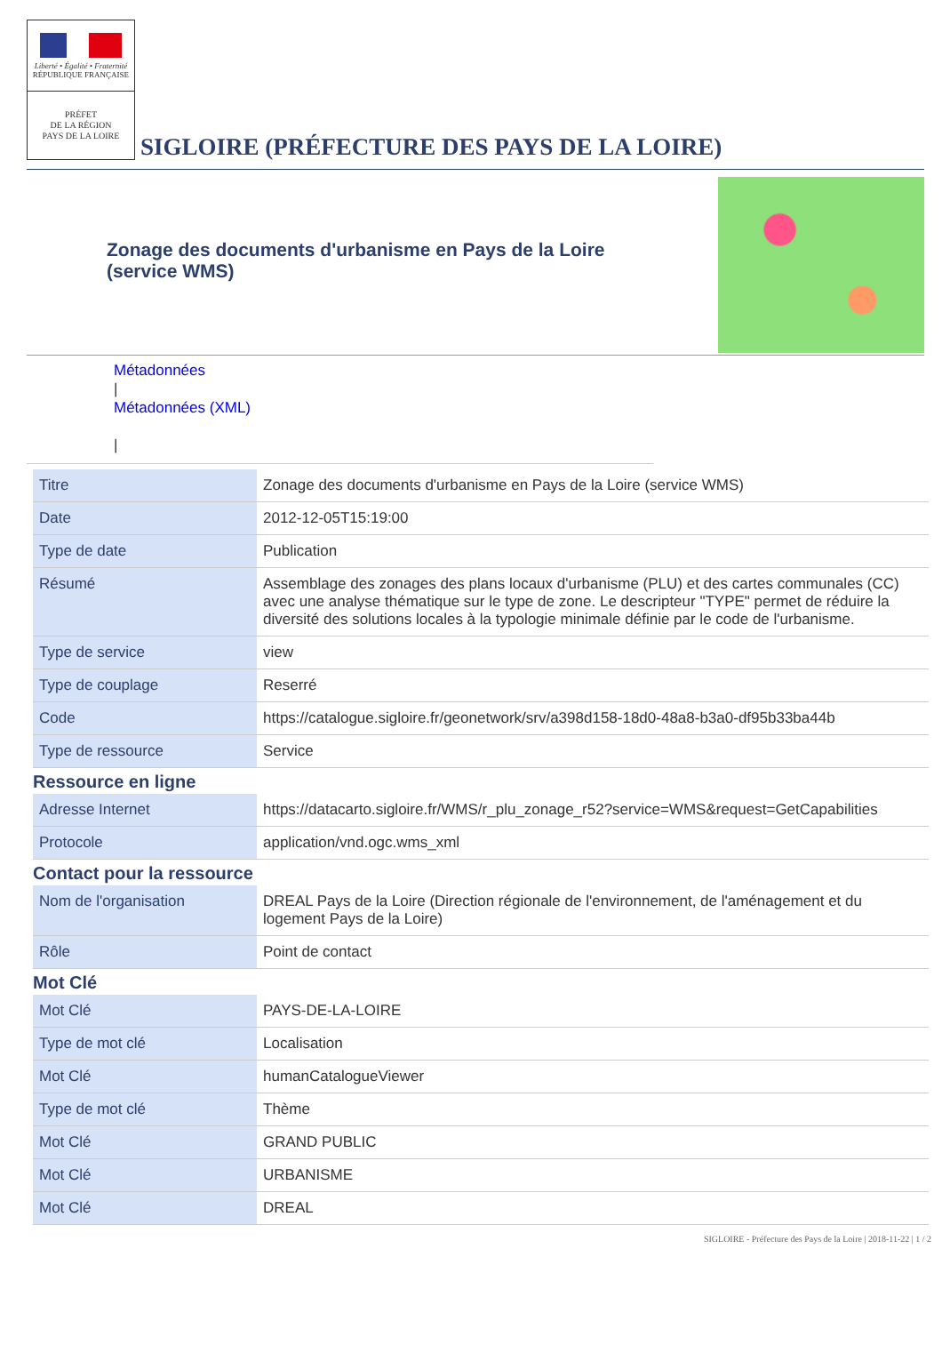Liberté • Égalité • Fraternité
RÉPUBLIQUE FRANÇAISE
PRÉFET
DE LA RÉGION
PAYS DE LA LOIRE
SIGLOIRE (PRÉFECTURE DES PAYS DE LA LOIRE)
Zonage des documents d'urbanisme en Pays de la Loire (service WMS)
Métadonnées
|
Métadonnées (XML)
|
| Titre | Zonage des documents d'urbanisme en Pays de la Loire (service WMS) |
| Date | 2012-12-05T15:19:00 |
| Type de date | Publication |
| Résumé | Assemblage des zonages des plans locaux d'urbanisme (PLU) et des cartes communales (CC) avec une analyse thématique sur le type de zone. Le descripteur "TYPE" permet de réduire la diversité des solutions locales à la typologie minimale définie par le code de l'urbanisme. |
| Type de service | view |
| Type de couplage | Reserré |
| Code | https://catalogue.sigloire.fr/geonetwork/srv/a398d158-18d0-48a8-b3a0-df95b33ba44b |
| Type de ressource | Service |
Ressource en ligne
| Adresse Internet | https://datacarto.sigloire.fr/WMS/r_plu_zonage_r52?service=WMS&request=GetCapabilities |
| Protocole | application/vnd.ogc.wms_xml |
Contact pour la ressource
| Nom de l'organisation | DREAL Pays de la Loire (Direction régionale de l'environnement, de l'aménagement et du logement Pays de la Loire) |
| Rôle | Point de contact |
Mot Clé
| Mot Clé | PAYS-DE-LA-LOIRE |
| Type de mot clé | Localisation |
| Mot Clé | humanCatalogueViewer |
| Type de mot clé | Thème |
| Mot Clé | GRAND PUBLIC |
| Mot Clé | URBANISME |
| Mot Clé | DREAL |
SIGLOIRE - Préfecture des Pays de la Loire | 2018-11-22 | 1 / 2